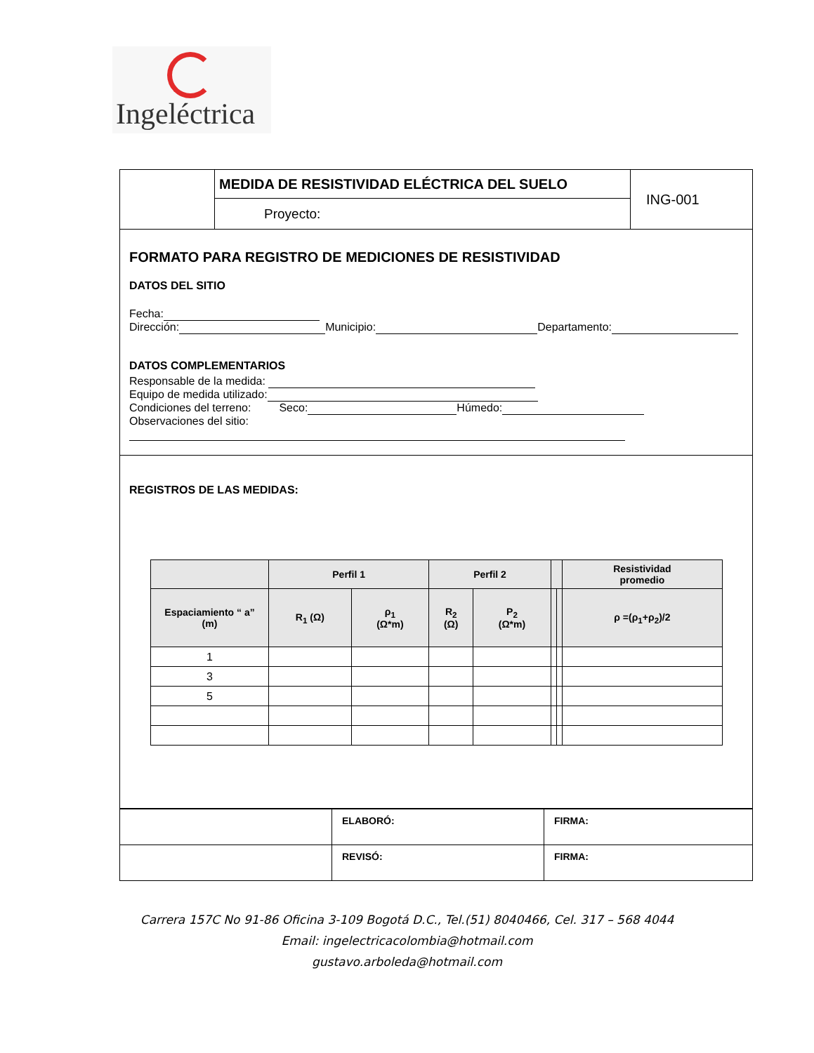Ingeléctrica
| | MEDIDA DE RESISTIVIDAD ELÉCTRICA DEL SUELO | ING-001 |
| | Proyecto: | |
FORMATO PARA REGISTRO DE MEDICIONES DE RESISTIVIDAD
DATOS DEL SITIO
Fecha:
Dirección: Municipio: Departamento:
DATOS COMPLEMENTARIOS
Responsable de la medida:
Equipo de medida utilizado:
Condiciones del terreno: Seco: Húmedo:
Observaciones del sitio:
REGISTROS DE LAS MEDIDAS:
| | Perfil 1 | | Perfil 2 | | | | Resistividad promedio |
| --- | --- | --- | --- | --- | --- | --- | --- |
| Espaciamiento “ a” (m) | R<sub>1</sub> (Ω) | ρ<sub>1</sub> (Ω*m) | R<sub>2</sub> (Ω) | P<sub>2</sub> (Ω*m) | | | ρ =(ρ<sub>1</sub>+ρ<sub>2</sub>)/2 |
| 1 | | | | | | | |
| 3 | | | | | | | |
| 5 | | | | | | | |
| | ELABORÓ: | FIRMA: |
| | REVISÓ: | FIRMA: |
Carrera 157C No 91-86 Oficina 3-109 Bogotá D.C., Tel.(51) 8040466, Cel. 317 – 568 4044
Email: ingelectricacolombia@hotmail.com
gustavo.arboleda@hotmail.com